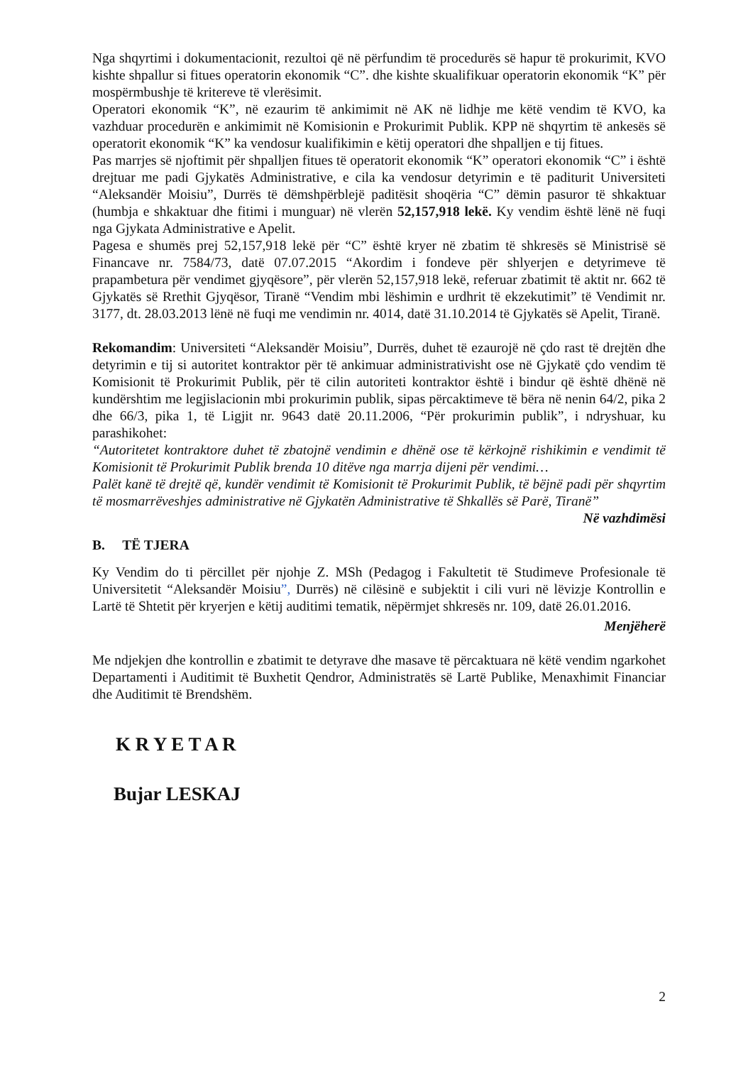Nga shqyrtimi i dokumentacionit, rezultoi që në përfundim të procedurës së hapur të prokurimit, KVO kishte shpallur si fitues operatorin ekonomik “C”. dhe kishte skualifikuar operatorin ekonomik “K” për mospërmbushje të kritereve të vlerësimit.
Operatori ekonomik “K”, në ezaurim të ankimimit në AK në lidhje me këtë vendim të KVO, ka vazhduar procedurën e ankimimit në Komisionin e Prokurimit Publik. KPP në shqyrtim të ankesës së operatorit ekonomik “K” ka vendosur kualifikimin e këtij operatori dhe shpalljen e tij fitues.
Pas marrjes së njoftimit për shpalljen fitues të operatorit ekonomik “K” operatori ekonomik “C” i është drejtuar me padi Gjykatës Administrative, e cila ka vendosur detyrimin e të paditurit Universiteti “Aleksandër Moisiu”, Durrës të dëmshpërblejë paditësit shoqëria “C” dëmin pasuror të shkaktuar (humbja e shkaktuar dhe fitimi i munguar) në vlerën 52,157,918 lekë. Ky vendim është lënë në fuqi nga Gjykata Administrative e Apelit.
Pagesa e shumës prej 52,157,918 lekë për “C” është kryer në zbatim të shkresës së Ministrisë së Financave nr. 7584/73, datë 07.07.2015 “Akordim i fondeve për shlyerjen e detyrimeve të prapambetura për vendimet gjyqësore”, për vlerën 52,157,918 lekë, referuar zbatimit të aktit nr. 662 të Gjykatës së Rrethit Gjyqësor, Tiranë “Vendim mbi lëshimin e urdhrit të ekzekutimit” të Vendimit nr. 3177, dt. 28.03.2013 lënë në fuqi me vendimin nr. 4014, datë 31.10.2014 të Gjykatës së Apelit, Tiranë.
Rekomandim: Universiteti “Aleksandër Moisiu”, Durrës, duhet të ezaurojë në çdo rast të drejtën dhe detyrimin e tij si autoritet kontraktor për të ankimuar administrativisht ose në Gjykatë çdo vendim të Komisionit të Prokurimit Publik, për të cilin autoriteti kontraktor është i bindur që është dhënë në kundërshtim me legjislacionin mbi prokurimin publik, sipas përcaktimeve të bëra në nenin 64/2, pika 2 dhe 66/3, pika 1, të Ligjit nr. 9643 datë 20.11.2006, “Për prokurimin publik”, i ndryshuar, ku parashikohet:
“Autoritetet kontraktore duhet të zbatojnë vendimin e dhënë ose të kërkojnë rishikimin e vendimit të Komisionit të Prokurimit Publik brenda 10 ditëve nga marrja dijeni për vendimi…
Palët kanë të drejtë që, kundër vendimit të Komisionit të Prokurimit Publik, të bëjnë padi për shqyrtim të mosmarrëveshjes administrative në Gjykatën Administrative të Shkallës së Parë, Tiranë”
Në vazhdimësi
B. TË TJERA
Ky Vendim do ti përcillet për njohje Z. MSh (Pedagog i Fakultetit të Studimeve Profesionale të Universitetit “Aleksandër Moisiu”, Durrës) në cilësinë e subjektit i cili vuri në lëvizje Kontrollin e Lartë të Shtetit për kryerjen e këtij auditimi tematik, nëpërmjet shkresës nr. 109, datë 26.01.2016.
Menjëherë
Me ndjekjen dhe kontrollin e zbatimit te detyrave dhe masave të përcaktuara në këtë vendim ngarkohet Departamenti i Auditimit të Buxhetit Qendror, Administratës së Lartë Publike, Menaxhimit Financiar dhe Auditimit të Brendshëm.
K R Y E T A R
Bujar LESKAJ
2